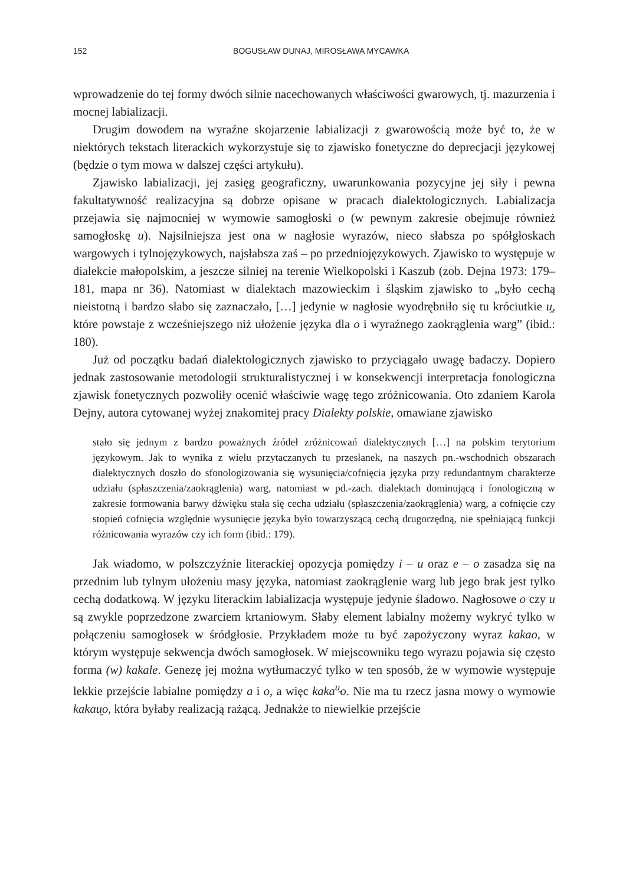152 BOGUSŁAW DUNAJ, MIROSŁAWA MYCAWKA
wprowadzenie do tej formy dwóch silnie nacechowanych właściwości gwarowych, tj. mazurzenia i mocnej labializacji.
Drugim dowodem na wyraźne skojarzenie labializacji z gwarowością może być to, że w niektórych tekstach literackich wykorzystuje się to zjawisko fonetyczne do deprecjacji językowej (będzie o tym mowa w dalszej części artykułu).
Zjawisko labializacji, jej zasięg geograficzny, uwarunkowania pozycyjne jej siły i pewna fakultatywność realizacyjna są dobrze opisane w pracach dialektologicznych. Labializacja przejawia się najmocniej w wymowie samogłoski o (w pewnym zakresie obejmuje również samogłoskę u). Najsilniejsza jest ona w nagłosie wyrazów, nieco słabsza po spółgłoskach wargowych i tylnojęzykowych, najsłabsza zaś – po przedniojęzykowych. Zjawisko to występuje w dialekcie małopolskim, a jeszcze silniej na terenie Wielkopolski i Kaszub (zob. Dejna 1973: 179–181, mapa nr 36). Natomiast w dialektach mazowieckim i śląskim zjawisko to „było cechą nieistotną i bardzo słabo się zaznaczało, […] jedynie w nagłosie wyodrębniło się tu króciutkie u̯, które powstaje z wcześniejszego niż ułożenie języka dla o i wyraźnego zaokrąglenia warg” (ibid.: 180).
Już od początku badań dialektologicznych zjawisko to przyciągało uwagę badaczy. Dopiero jednak zastosowanie metodologii strukturalistycznej i w konsekwencji interpretacja fonologiczna zjawisk fonetycznych pozwoliły ocenić właściwie wagę tego zróżnicowania. Oto zdaniem Karola Dejny, autora cytowanej wyżej znakomitej pracy Dialekty polskie, omawiane zjawisko
stało się jednym z bardzo poważnych źródeł zróżnicowań dialektycznych […] na polskim terytorium językowym. Jak to wynika z wielu przytaczanych tu przesłanek, na naszych pn.-wschodnich obszarach dialektycznych doszło do sfonologizowania się wysunięcia/cofnięcia języka przy redundantnym charakterze udziału (spłaszczenia/zaokrąglenia) warg, natomiast w pd.-zach. dialektach dominującą i fonologiczną w zakresie formowania barwy dźwięku stała się cecha udziału (spłaszczenia/zaokrąglenia) warg, a cofnięcie czy stopień cofnięcia względnie wysunięcie języka było towarzyszącą cechą drugorzędną, nie spełniającą funkcji różnicowania wyrazów czy ich form (ibid.: 179).
Jak wiadomo, w polszczyźnie literackiej opozycja pomiędzy i – u oraz e – o zasadza się na przednim lub tylnym ułożeniu masy języka, natomiast zaokrąglenie warg lub jego brak jest tylko cechą dodatkową. W języku literackim labializacja występuje jedynie śladowo. Nagłosowe o czy u są zwykle poprzedzone zwarciem krtaniowym. Słaby element labialny możemy wykryć tylko w połączeniu samogłosek w śródgłosie. Przykładem może tu być zapożyczony wyraz kakao, w którym występuje sekwencja dwóch samogłosek. W miejscowniku tego wyrazu pojawia się często forma (w) kakale. Genezę jej można wytłumaczyć tylko w ten sposób, że w wymowie występuje lekkie przejście labialne pomiędzy a i o, a więc kaka<sup>u̯</sup>o. Nie ma tu rzecz jasna mowy o wymowie kakau̯o, która byłaby realizacją rażącą. Jednakże to niewielkie przejście